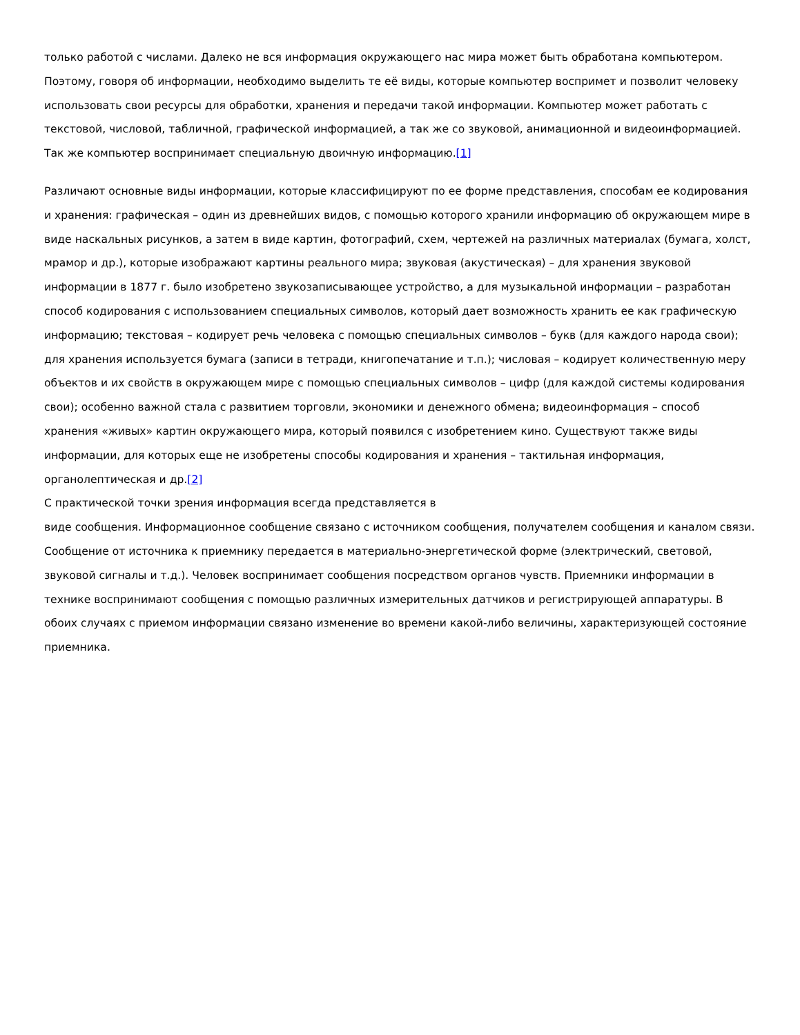только работой с числами. Далеко не вся информация окружающего нас мира может быть обработана компьютером. Поэтому, говоря об информации, необходимо выделить те её виды, которые компьютер воспримет и позволит человеку использовать свои ресурсы для обработки, хранения и передачи такой информации. Компьютер может работать с текстовой, числовой, табличной, графической информацией, а так же со звуковой, анимационной и видеоинформацией. Так же компьютер воспринимает специальную двоичную информацию.[1]
Различают основные виды информации, которые классифицируют по ее форме представления, способам ее кодирования и хранения: графическая – один из древнейших видов, с помощью которого хранили информацию об окружающем мире в виде наскальных рисунков, а затем в виде картин, фотографий, схем, чертежей на различных материалах (бумага, холст, мрамор и др.), которые изображают картины реального мира; звуковая (акустическая) – для хранения звуковой информации в 1877 г. было изобретено звукозаписывающее устройство, а для музыкальной информации – разработан способ кодирования с использованием специальных символов, который дает возможность хранить ее как графическую информацию; текстовая – кодирует речь человека с помощью специальных символов – букв (для каждого народа свои); для хранения используется бумага (записи в тетради, книгопечатание и т.п.); числовая – кодирует количественную меру объектов и их свойств в окружающем мире с помощью специальных символов – цифр (для каждой системы кодирования свои); особенно важной стала с развитием торговли, экономики и денежного обмена; видеоинформация – способ хранения «живых» картин окружающего мира, который появился с изобретением кино. Существуют также виды информации, для которых еще не изобретены способы кодирования и хранения – тактильная информация, органолептическая и др.[2]
С практической точки зрения информация всегда представляется в
виде сообщения. Информационное сообщение связано с источником сообщения, получателем сообщения и каналом связи. Сообщение от источника к приемнику передается в материально-энергетической форме (электрический, световой, звуковой сигналы и т.д.). Человек воспринимает сообщения посредством органов чувств. Приемники информации в технике воспринимают сообщения с помощью различных измерительных датчиков и регистрирующей аппаратуры. В обоих случаях с приемом информации связано изменение во времени какой-либо величины, характеризующей состояние приемника.